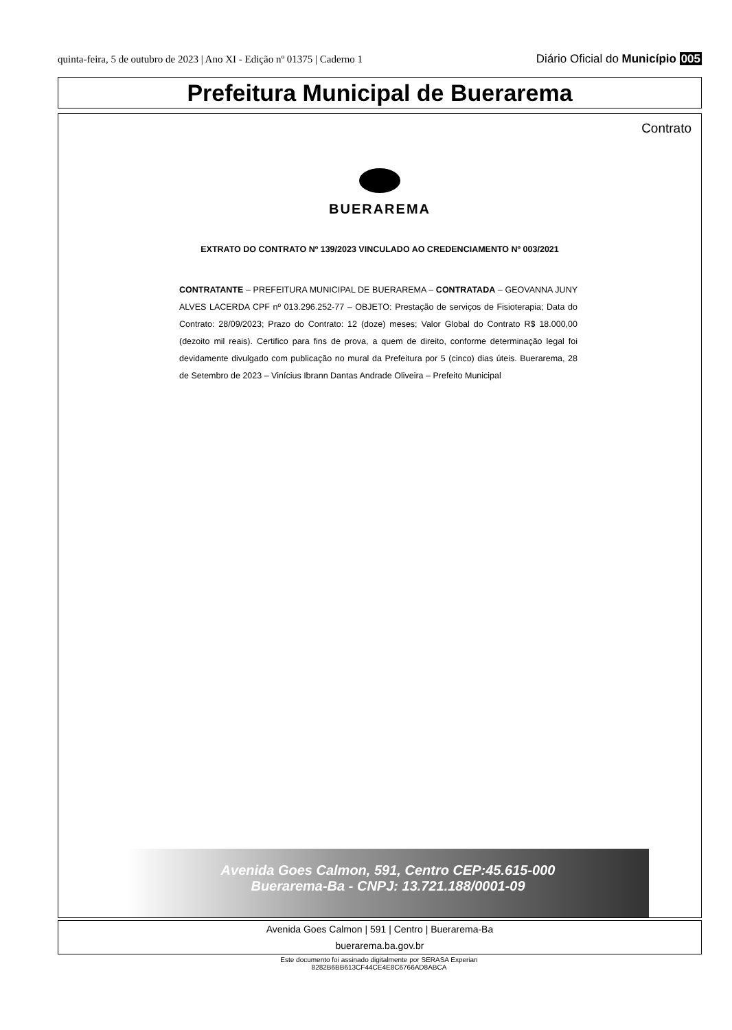quinta-feira, 5 de outubro de 2023 | Ano XI - Edição nº 01375 | Caderno 1 Diário Oficial do Município 005
Prefeitura Municipal de Buerarema
Contrato
BUERAREMA
EXTRATO DO CONTRATO Nº 139/2023 VINCULADO AO CREDENCIAMENTO Nº 003/2021
CONTRATANTE – PREFEITURA MUNICIPAL DE BUERAREMA – CONTRATADA – GEOVANNA JUNY ALVES LACERDA CPF nº 013.296.252-77 – OBJETO: Prestação de serviços de Fisioterapia; Data do Contrato: 28/09/2023; Prazo do Contrato: 12 (doze) meses; Valor Global do Contrato R$ 18.000,00 (dezoito mil reais). Certifico para fins de prova, a quem de direito, conforme determinação legal foi devidamente divulgado com publicação no mural da Prefeitura por 5 (cinco) dias úteis. Buerarema, 28 de Setembro de 2023 – Vinícius Ibrann Dantas Andrade Oliveira – Prefeito Municipal
Avenida Goes Calmon, 591, Centro CEP:45.615-000
Buerarema-Ba - CNPJ: 13.721.188/0001-09
Avenida Goes Calmon | 591 | Centro | Buerarema-Ba
buerarema.ba.gov.br
Este documento foi assinado digitalmente por SERASA Experian
8282B6BB613CF44CE4E8C6766AD8ABCA